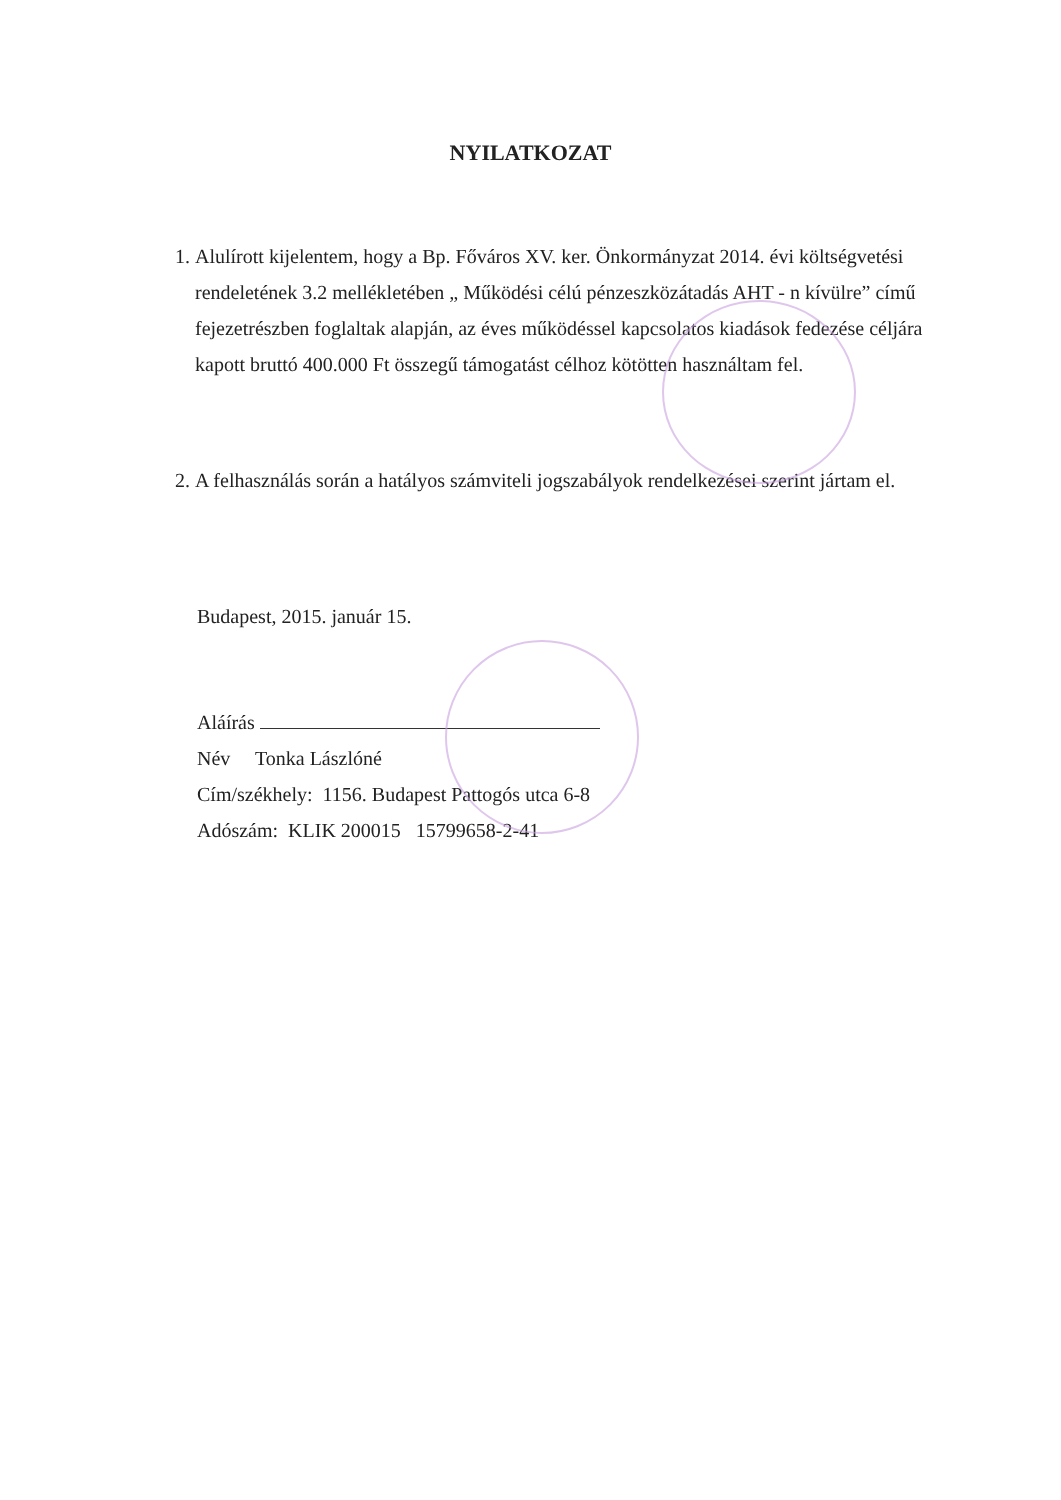NYILATKOZAT
1. Alulírott kijelentem, hogy a Bp. Főváros XV. ker. Önkormányzat 2014. évi költségvetési rendeletének 3.2 mellékletében „ Működési célú pénzeszközátadás AHT - n kívülre” című fejezetrészben foglaltak alapján, az éves működéssel kapcsolatos kiadások fedezése céljára kapott bruttó 400.000 Ft összegű támogatást célhoz kötötten használtam fel.
2. A felhasználás során a hatályos számviteli jogszabályok rendelkezései szerint jártam el.
Budapest, 2015. január 15.
Aláírás
Név Tonka Lászlóné
Cím/székhely: 1156. Budapest Pattogós utca 6-8
Adószám: KLIK 200015 15799658-2-41